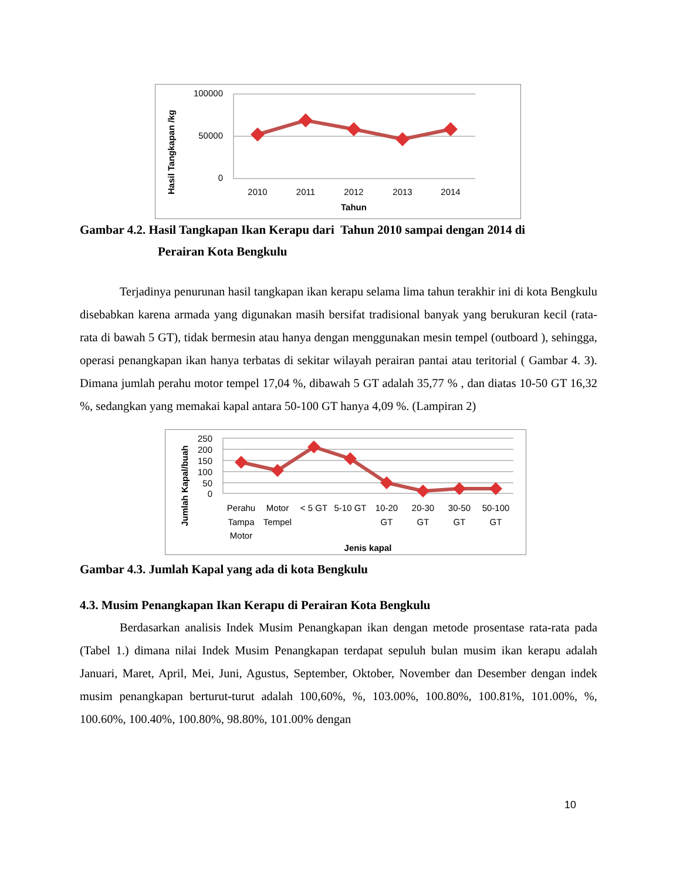Hasil Tangkapan /kg
100000
50000
0
2010
2011
2012
2013
2014
Tahun
Gambar 4.2. Hasil Tangkapan Ikan Kerapu dari Tahun 2010 sampai dengan 2014 di
Perairan Kota Bengkulu
Terjadinya penurunan hasil tangkapan ikan kerapu selama lima tahun terakhir ini di kota Bengkulu disebabkan karena armada yang digunakan masih bersifat tradisional banyak yang berukuran kecil (rata-rata di bawah 5 GT), tidak bermesin atau hanya dengan menggunakan mesin tempel (outboard ), sehingga, operasi penangkapan ikan hanya terbatas di sekitar wilayah perairan pantai atau teritorial ( Gambar 4. 3). Dimana jumlah perahu motor tempel 17,04 %, dibawah 5 GT adalah 35,77 % , dan diatas 10-50 GT 16,32 %, sedangkan yang memakai kapal antara 50-100 GT hanya 4,09 %. (Lampiran 2)
Jumlah Kapal/buah
250
200
150
100
50
0
Perahu
Tampa
Motor
Motor
Tempel
< 5 GT
5-10 GT
10-20
GT
20-30
GT
30-50
GT
50-100
GT
Jenis kapal
Gambar 4.3. Jumlah Kapal yang ada di kota Bengkulu
4.3. Musim Penangkapan Ikan Kerapu di Perairan Kota Bengkulu
Berdasarkan analisis Indek Musim Penangkapan ikan dengan metode prosentase rata-rata pada (Tabel 1.) dimana nilai Indek Musim Penangkapan terdapat sepuluh bulan musim ikan kerapu adalah Januari, Maret, April, Mei, Juni, Agustus, September, Oktober, November dan Desember dengan indek musim penangkapan berturut-turut adalah 100,60%, %, 103.00%, 100.80%, 100.81%, 101.00%, %, 100.60%, 100.40%, 100.80%, 98.80%, 101.00% dengan
10